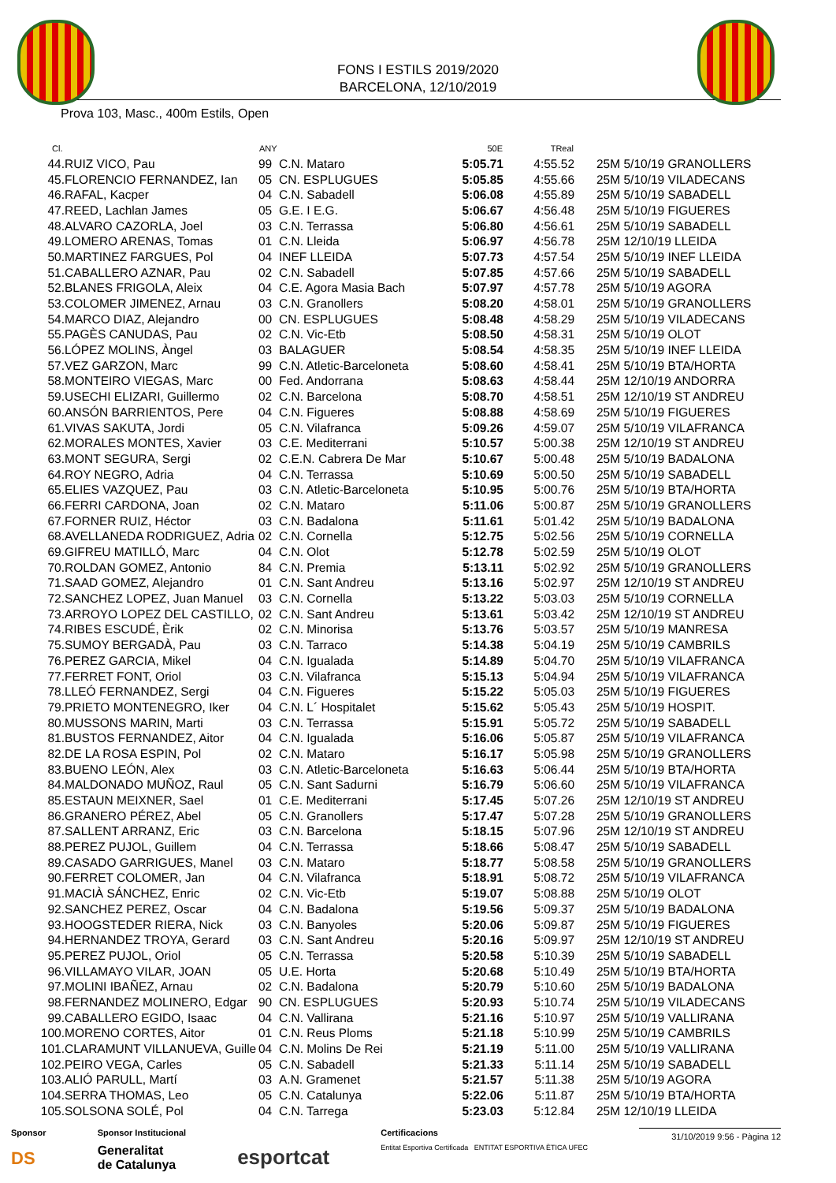FONS I ESTILS 2019/2020
BARCELONA, 12/10/2019
Prova 103, Masc., 400m Estils, Open
| Cl. | | ANY | | 50E | TReal | |
| --- | --- | --- | --- | --- | --- | --- |
| 44. | RUIZ VICO, Pau | 99 | C.N. Mataro | 5:05.71 | 4:55.52 | 25M 5/10/19 GRANOLLERS |
| 45. | FLORENCIO FERNANDEZ, Ian | 05 | CN. ESPLUGUES | 5:05.85 | 4:55.66 | 25M 5/10/19 VILADECANS |
| 46. | RAFAL, Kacper | 04 | C.N. Sabadell | 5:06.08 | 4:55.89 | 25M 5/10/19 SABADELL |
| 47. | REED, Lachlan James | 05 | G.E. I E.G. | 5:06.67 | 4:56.48 | 25M 5/10/19 FIGUERES |
| 48. | ALVARO CAZORLA, Joel | 03 | C.N. Terrassa | 5:06.80 | 4:56.61 | 25M 5/10/19 SABADELL |
| 49. | LOMERO ARENAS, Tomas | 01 | C.N. Lleida | 5:06.97 | 4:56.78 | 25M 12/10/19 LLEIDA |
| 50. | MARTINEZ FARGUES, Pol | 04 | INEF LLEIDA | 5:07.73 | 4:57.54 | 25M 5/10/19 INEF LLEIDA |
| 51. | CABALLERO AZNAR, Pau | 02 | C.N. Sabadell | 5:07.85 | 4:57.66 | 25M 5/10/19 SABADELL |
| 52. | BLANES FRIGOLA, Aleix | 04 | C.E. Agora Masia Bach | 5:07.97 | 4:57.78 | 25M 5/10/19 AGORA |
| 53. | COLOMER JIMENEZ, Arnau | 03 | C.N. Granollers | 5:08.20 | 4:58.01 | 25M 5/10/19 GRANOLLERS |
| 54. | MARCO DIAZ, Alejandro | 00 | CN. ESPLUGUES | 5:08.48 | 4:58.29 | 25M 5/10/19 VILADECANS |
| 55. | PAGÈS CANUDAS, Pau | 02 | C.N. Vic-Etb | 5:08.50 | 4:58.31 | 25M 5/10/19 OLOT |
| 56. | LÓPEZ MOLINS, Àngel | 03 | BALAGUER | 5:08.54 | 4:58.35 | 25M 5/10/19 INEF LLEIDA |
| 57. | VEZ GARZON, Marc | 99 | C.N. Atletic-Barceloneta | 5:08.60 | 4:58.41 | 25M 5/10/19 BTA/HORTA |
| 58. | MONTEIRO VIEGAS, Marc | 00 | Fed. Andorrana | 5:08.63 | 4:58.44 | 25M 12/10/19 ANDORRA |
| 59. | USECHI ELIZARI, Guillermo | 02 | C.N. Barcelona | 5:08.70 | 4:58.51 | 25M 12/10/19 ST ANDREU |
| 60. | ANSÓN BARRIENTOS, Pere | 04 | C.N. Figueres | 5:08.88 | 4:58.69 | 25M 5/10/19 FIGUERES |
| 61. | VIVAS SAKUTA, Jordi | 05 | C.N. Vilafranca | 5:09.26 | 4:59.07 | 25M 5/10/19 VILAFRANCA |
| 62. | MORALES MONTES, Xavier | 03 | C.E. Mediterrani | 5:10.57 | 5:00.38 | 25M 12/10/19 ST ANDREU |
| 63. | MONT SEGURA, Sergi | 02 | C.E.N. Cabrera De Mar | 5:10.67 | 5:00.48 | 25M 5/10/19 BADALONA |
| 64. | ROY NEGRO, Adria | 04 | C.N. Terrassa | 5:10.69 | 5:00.50 | 25M 5/10/19 SABADELL |
| 65. | ELIES VAZQUEZ, Pau | 03 | C.N. Atletic-Barceloneta | 5:10.95 | 5:00.76 | 25M 5/10/19 BTA/HORTA |
| 66. | FERRI CARDONA, Joan | 02 | C.N. Mataro | 5:11.06 | 5:00.87 | 25M 5/10/19 GRANOLLERS |
| 67. | FORNER RUIZ, Héctor | 03 | C.N. Badalona | 5:11.61 | 5:01.42 | 25M 5/10/19 BADALONA |
| 68. | AVELLANEDA RODRIGUEZ, Adria | 02 | C.N. Cornella | 5:12.75 | 5:02.56 | 25M 5/10/19 CORNELLA |
| 69. | GIFREU MATILLÓ, Marc | 04 | C.N. Olot | 5:12.78 | 5:02.59 | 25M 5/10/19 OLOT |
| 70. | ROLDAN GOMEZ, Antonio | 84 | C.N. Premia | 5:13.11 | 5:02.92 | 25M 5/10/19 GRANOLLERS |
| 71. | SAAD GOMEZ, Alejandro | 01 | C.N. Sant Andreu | 5:13.16 | 5:02.97 | 25M 12/10/19 ST ANDREU |
| 72. | SANCHEZ LOPEZ, Juan Manuel | 03 | C.N. Cornella | 5:13.22 | 5:03.03 | 25M 5/10/19 CORNELLA |
| 73. | ARROYO LOPEZ DEL CASTILLO, | 02 | C.N. Sant Andreu | 5:13.61 | 5:03.42 | 25M 12/10/19 ST ANDREU |
| 74. | RIBES ESCUDÉ, Èrik | 02 | C.N. Minorisa | 5:13.76 | 5:03.57 | 25M 5/10/19 MANRESA |
| 75. | SUMOY BERGADÀ, Pau | 03 | C.N. Tarraco | 5:14.38 | 5:04.19 | 25M 5/10/19 CAMBRILS |
| 76. | PEREZ GARCIA, Mikel | 04 | C.N. Igualada | 5:14.89 | 5:04.70 | 25M 5/10/19 VILAFRANCA |
| 77. | FERRET FONT, Oriol | 03 | C.N. Vilafranca | 5:15.13 | 5:04.94 | 25M 5/10/19 VILAFRANCA |
| 78. | LLEÓ FERNANDEZ, Sergi | 04 | C.N. Figueres | 5:15.22 | 5:05.03 | 25M 5/10/19 FIGUERES |
| 79. | PRIETO MONTENEGRO, Iker | 04 | C.N. L´ Hospitalet | 5:15.62 | 5:05.43 | 25M 5/10/19 HOSPIT. |
| 80. | MUSSONS MARIN, Marti | 03 | C.N. Terrassa | 5:15.91 | 5:05.72 | 25M 5/10/19 SABADELL |
| 81. | BUSTOS FERNANDEZ, Aitor | 04 | C.N. Igualada | 5:16.06 | 5:05.87 | 25M 5/10/19 VILAFRANCA |
| 82. | DE LA ROSA ESPIN, Pol | 02 | C.N. Mataro | 5:16.17 | 5:05.98 | 25M 5/10/19 GRANOLLERS |
| 83. | BUENO LEÓN, Alex | 03 | C.N. Atletic-Barceloneta | 5:16.63 | 5:06.44 | 25M 5/10/19 BTA/HORTA |
| 84. | MALDONADO MUÑOZ, Raul | 05 | C.N. Sant Sadurni | 5:16.79 | 5:06.60 | 25M 5/10/19 VILAFRANCA |
| 85. | ESTAUN MEIXNER, Sael | 01 | C.E. Mediterrani | 5:17.45 | 5:07.26 | 25M 12/10/19 ST ANDREU |
| 86. | GRANERO PÉREZ, Abel | 05 | C.N. Granollers | 5:17.47 | 5:07.28 | 25M 5/10/19 GRANOLLERS |
| 87. | SALLENT ARRANZ, Eric | 03 | C.N. Barcelona | 5:18.15 | 5:07.96 | 25M 12/10/19 ST ANDREU |
| 88. | PEREZ PUJOL, Guillem | 04 | C.N. Terrassa | 5:18.66 | 5:08.47 | 25M 5/10/19 SABADELL |
| 89. | CASADO GARRIGUES, Manel | 03 | C.N. Mataro | 5:18.77 | 5:08.58 | 25M 5/10/19 GRANOLLERS |
| 90. | FERRET COLOMER, Jan | 04 | C.N. Vilafranca | 5:18.91 | 5:08.72 | 25M 5/10/19 VILAFRANCA |
| 91. | MACIÀ SÁNCHEZ, Enric | 02 | C.N. Vic-Etb | 5:19.07 | 5:08.88 | 25M 5/10/19 OLOT |
| 92. | SANCHEZ PEREZ, Oscar | 04 | C.N. Badalona | 5:19.56 | 5:09.37 | 25M 5/10/19 BADALONA |
| 93. | HOOGSTEDER RIERA, Nick | 03 | C.N. Banyoles | 5:20.06 | 5:09.87 | 25M 5/10/19 FIGUERES |
| 94. | HERNANDEZ TROYA, Gerard | 03 | C.N. Sant Andreu | 5:20.16 | 5:09.97 | 25M 12/10/19 ST ANDREU |
| 95. | PEREZ PUJOL, Oriol | 05 | C.N. Terrassa | 5:20.58 | 5:10.39 | 25M 5/10/19 SABADELL |
| 96. | VILLAMAYO VILAR, JOAN | 05 | U.E. Horta | 5:20.68 | 5:10.49 | 25M 5/10/19 BTA/HORTA |
| 97. | MOLINI IBAÑEZ, Arnau | 02 | C.N. Badalona | 5:20.79 | 5:10.60 | 25M 5/10/19 BADALONA |
| 98. | FERNANDEZ MOLINERO, Edgar | 90 | CN. ESPLUGUES | 5:20.93 | 5:10.74 | 25M 5/10/19 VILADECANS |
| 99. | CABALLERO EGIDO, Isaac | 04 | C.N. Vallirana | 5:21.16 | 5:10.97 | 25M 5/10/19 VALLIRANA |
| 100. | MORENO CORTES, Aitor | 01 | C.N. Reus Ploms | 5:21.18 | 5:10.99 | 25M 5/10/19 CAMBRILS |
| 101. | CLARAMUNT VILLANUEVA, Guille | 04 | C.N. Molins De Rei | 5:21.19 | 5:11.00 | 25M 5/10/19 VALLIRANA |
| 102. | PEIRO VEGA, Carles | 05 | C.N. Sabadell | 5:21.33 | 5:11.14 | 25M 5/10/19 SABADELL |
| 103. | ALIÓ PARULL, Martí | 03 | A.N. Gramenet | 5:21.57 | 5:11.38 | 25M 5/10/19 AGORA |
| 104. | SERRA THOMAS, Leo | 05 | C.N. Catalunya | 5:22.06 | 5:11.87 | 25M 5/10/19 BTA/HORTA |
| 105. | SOLSONA SOLÉ, Pol | 04 | C.N. Tarrega | 5:23.03 | 5:12.84 | 25M 12/10/19 LLEIDA |
Sponsor
DS
Sponsor Institucional
Generalitat
de Catalunya
esportcat
Certificacions
Entitat Esportiva Certificada ENTITAT ESPORTIVA ÈTICA UFEC
31/10/2019 9:56 - Pàgina 12